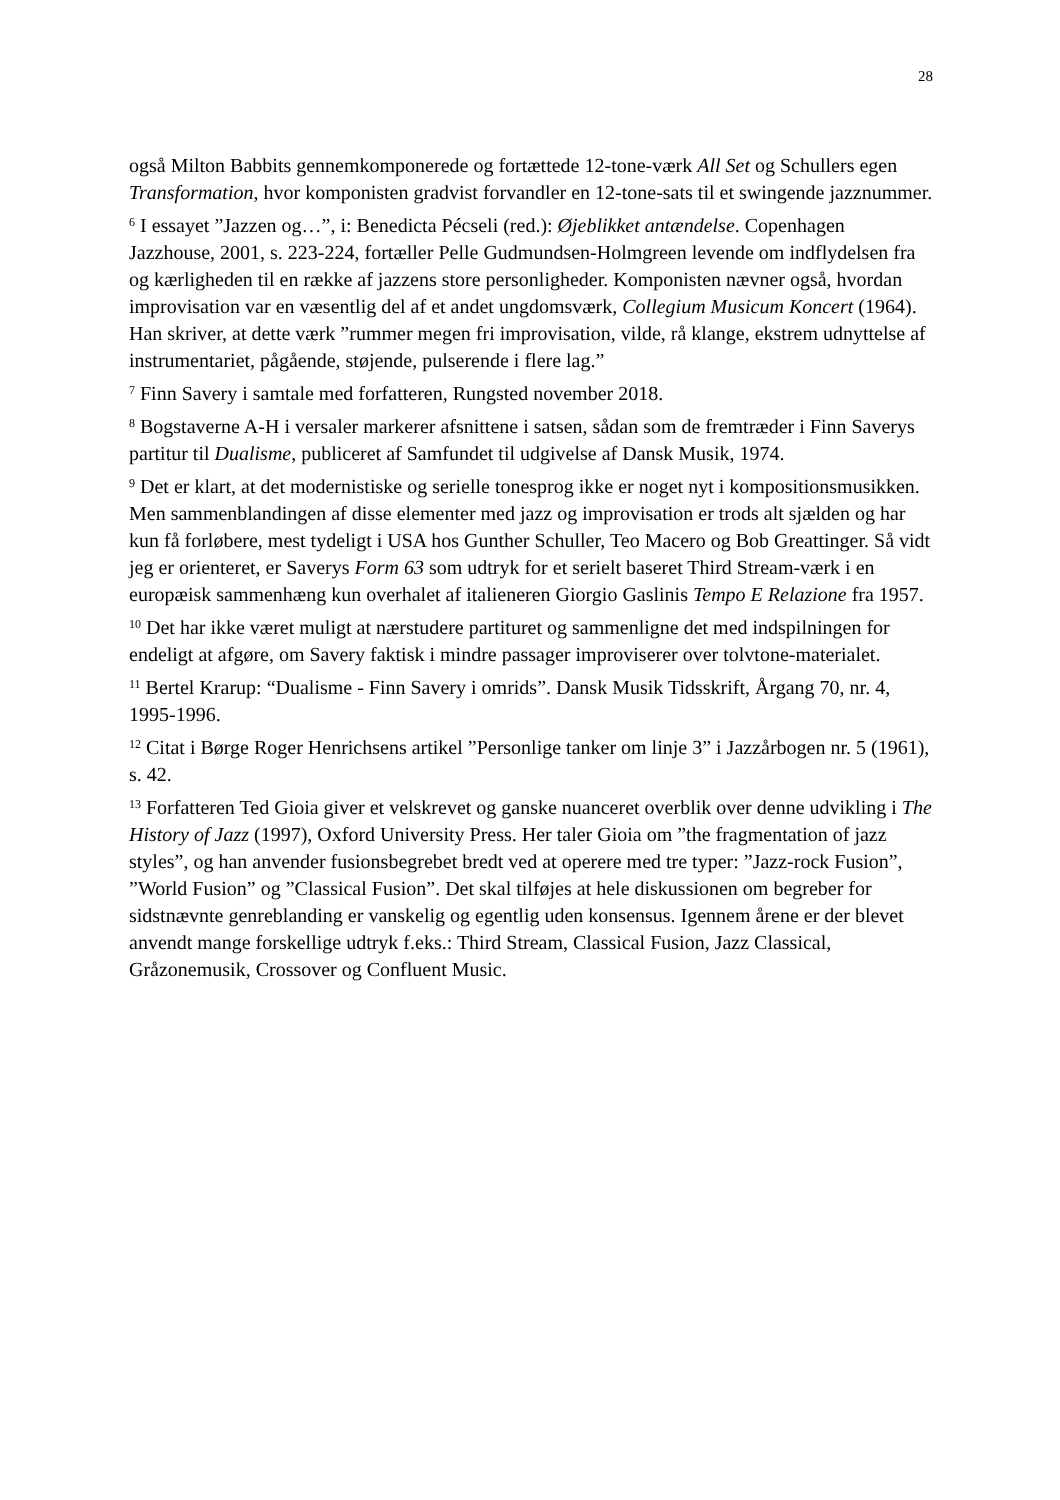28
også Milton Babbits gennemkomponerede og fortættede 12-tone-værk All Set og Schullers egen Transformation, hvor komponisten gradvist forvandler en 12-tone-sats til et swingende jazznummer.
<sup>6</sup> I essayet ”Jazzen og…”, i: Benedicta Pécseli (red.): Øjeblikket antændelse. Copenhagen Jazzhouse, 2001, s. 223-224, fortæller Pelle Gudmundsen-Holmgreen levende om indflydelsen fra og kærligheden til en række af jazzens store personligheder. Komponisten nævner også, hvordan improvisation var en væsentlig del af et andet ungdomsværk, Collegium Musicum Koncert (1964). Han skriver, at dette værk ”rummer megen fri improvisation, vilde, rå klange, ekstrem udnyttelse af instrumentariet, pågående, støjende, pulserende i flere lag.”
<sup>7</sup> Finn Savery i samtale med forfatteren, Rungsted november 2018.
<sup>8</sup> Bogstaverne A-H i versaler markerer afsnittene i satsen, sådan som de fremtræder i Finn Saverys partitur til Dualisme, publiceret af Samfundet til udgivelse af Dansk Musik, 1974.
<sup>9</sup> Det er klart, at det modernistiske og serielle tonesprog ikke er noget nyt i kompositionsmusikken. Men sammenblandingen af disse elementer med jazz og improvisation er trods alt sjælden og har kun få forløbere, mest tydeligt i USA hos Gunther Schuller, Teo Macero og Bob Greattinger. Så vidt jeg er orienteret, er Saverys Form 63 som udtryk for et serielt baseret Third Stream-værk i en europæisk sammenhæng kun overhalet af italieneren Giorgio Gaslinis Tempo E Relazione fra 1957.
<sup>10</sup> Det har ikke været muligt at nærstudere partituret og sammenligne det med indspilningen for endeligt at afgøre, om Savery faktisk i mindre passager improviserer over tolvtone-materialet.
<sup>11</sup> Bertel Krarup: “Dualisme - Finn Savery i omrids”. Dansk Musik Tidsskrift, Årgang 70, nr. 4, 1995-1996.
<sup>12</sup> Citat i Børge Roger Henrichsens artikel ”Personlige tanker om linje 3” i Jazzårbogen nr. 5 (1961), s. 42.
<sup>13</sup> Forfatteren Ted Gioia giver et velskrevet og ganske nuanceret overblik over denne udvikling i The History of Jazz (1997), Oxford University Press. Her taler Gioia om ”the fragmentation of jazz styles”, og han anvender fusionsbegrebet bredt ved at operere med tre typer: ”Jazz-rock Fusion”, ”World Fusion” og ”Classical Fusion”. Det skal tilføjes at hele diskussionen om begreber for sidstnævnte genreblanding er vanskelig og egentlig uden konsensus. Igennem årene er der blevet anvendt mange forskellige udtryk f.eks.: Third Stream, Classical Fusion, Jazz Classical, Gråzonemusik, Crossover og Confluent Music.